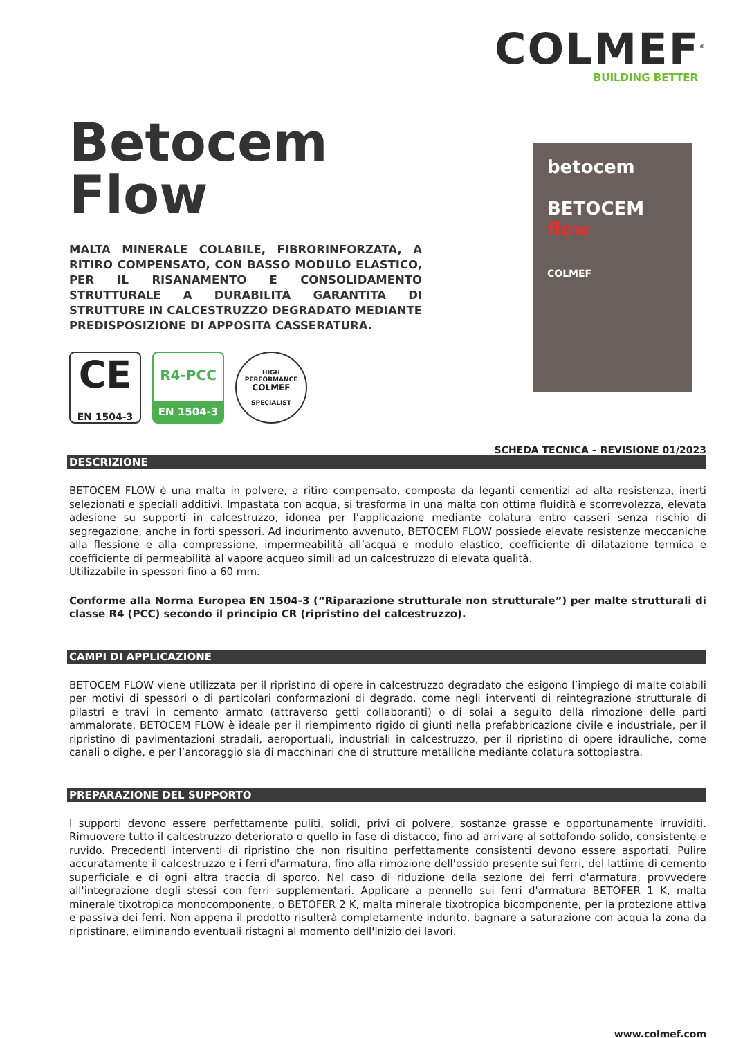COLMEF<sup>®</sup>
BUILDING BETTER
Betocem
Flow
MALTA MINERALE COLABILE, FIBRORINFORZATA, A RITIRO COMPENSATO, CON BASSO MODULO ELASTICO, PER IL RISANAMENTO E CONSOLIDAMENTO STRUTTURALE A DURABILITÀ GARANTITA DI STRUTTURE IN CALCESTRUZZO DEGRADATO MEDIANTE PREDISPOSIZIONE DI APPOSITA CASSERATURA.
CE
EN 1504-3
R4-PCC
EN 1504-3
HIGH PERFORMANCE
COLMEF
SPECIALIST
betocem
BETOCEM
flow
COLMEF
SCHEDA TECNICA – REVISIONE 01/2023
DESCRIZIONE
BETOCEM FLOW è una malta in polvere, a ritiro compensato, composta da leganti cementizi ad alta resistenza, inerti selezionati e speciali additivi. Impastata con acqua, si trasforma in una malta con ottima fluidità e scorrevolezza, elevata adesione su supporti in calcestruzzo, idonea per l’applicazione mediante colatura entro casseri senza rischio di segregazione, anche in forti spessori. Ad indurimento avvenuto, BETOCEM FLOW possiede elevate resistenze meccaniche alla flessione e alla compressione, impermeabilità all’acqua e modulo elastico, coefficiente di dilatazione termica e coefficiente di permeabilità al vapore acqueo simili ad un calcestruzzo di elevata qualità.
Utilizzabile in spessori fino a 60 mm.
Conforme alla Norma Europea EN 1504-3 (“Riparazione strutturale non strutturale”) per malte strutturali di classe R4 (PCC) secondo il principio CR (ripristino del calcestruzzo).
CAMPI DI APPLICAZIONE
BETOCEM FLOW viene utilizzata per il ripristino di opere in calcestruzzo degradato che esigono l’impiego di malte colabili per motivi di spessori o di particolari conformazioni di degrado, come negli interventi di reintegrazione strutturale di pilastri e travi in cemento armato (attraverso getti collaboranti) o di solai a seguito della rimozione delle parti ammalorate. BETOCEM FLOW è ideale per il riempimento rigido di giunti nella prefabbricazione civile e industriale, per il ripristino di pavimentazioni stradali, aeroportuali, industriali in calcestruzzo, per il ripristino di opere idrauliche, come canali o dighe, e per l’ancoraggio sia di macchinari che di strutture metalliche mediante colatura sottopiastra.
PREPARAZIONE DEL SUPPORTO
I supporti devono essere perfettamente puliti, solidi, privi di polvere, sostanze grasse e opportunamente irruviditi. Rimuovere tutto il calcestruzzo deteriorato o quello in fase di distacco, fino ad arrivare al sottofondo solido, consistente e ruvido. Precedenti interventi di ripristino che non risultino perfettamente consistenti devono essere asportati. Pulire accuratamente il calcestruzzo e i ferri d'armatura, fino alla rimozione dell'ossido presente sui ferri, del lattime di cemento superficiale e di ogni altra traccia di sporco. Nel caso di riduzione della sezione dei ferri d'armatura, provvedere all'integrazione degli stessi con ferri supplementari. Applicare a pennello sui ferri d'armatura BETOFER 1 K, malta minerale tixotropica monocomponente, o BETOFER 2 K, malta minerale tixotropica bicomponente, per la protezione attiva e passiva dei ferri. Non appena il prodotto risulterà completamente indurito, bagnare a saturazione con acqua la zona da ripristinare, eliminando eventuali ristagni al momento dell'inizio dei lavori.
www.colmef.com